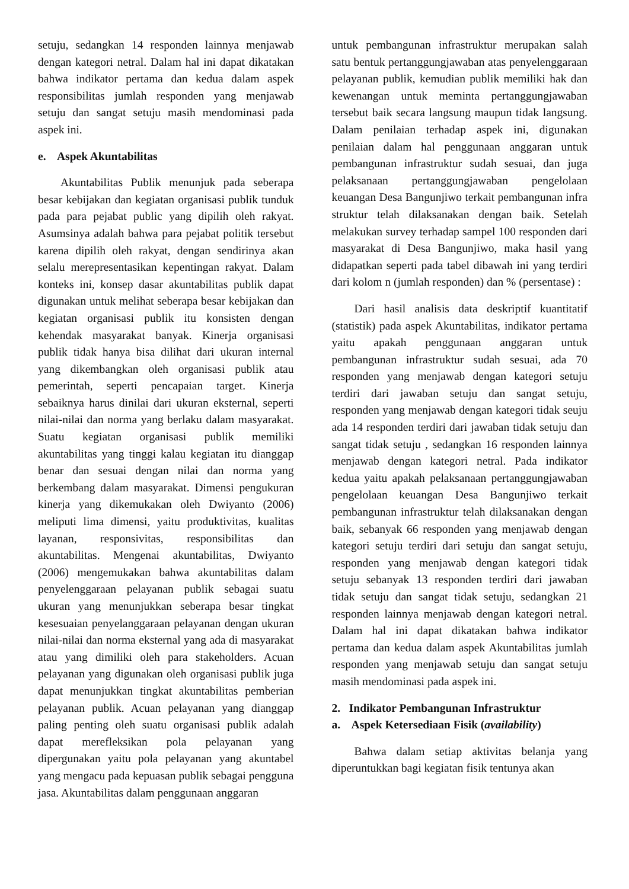setuju, sedangkan 14 responden lainnya menjawab dengan kategori netral. Dalam hal ini dapat dikatakan bahwa indikator pertama dan kedua dalam aspek responsibilitas jumlah responden yang menjawab setuju dan sangat setuju masih mendominasi pada aspek ini.
e. Aspek Akuntabilitas
Akuntabilitas Publik menunjuk pada seberapa besar kebijakan dan kegiatan organisasi publik tunduk pada para pejabat public yang dipilih oleh rakyat. Asumsinya adalah bahwa para pejabat politik tersebut karena dipilih oleh rakyat, dengan sendirinya akan selalu merepresentasikan kepentingan rakyat. Dalam konteks ini, konsep dasar akuntabilitas publik dapat digunakan untuk melihat seberapa besar kebijakan dan kegiatan organisasi publik itu konsisten dengan kehendak masyarakat banyak. Kinerja organisasi publik tidak hanya bisa dilihat dari ukuran internal yang dikembangkan oleh organisasi publik atau pemerintah, seperti pencapaian target. Kinerja sebaiknya harus dinilai dari ukuran eksternal, seperti nilai-nilai dan norma yang berlaku dalam masyarakat. Suatu kegiatan organisasi publik memiliki akuntabilitas yang tinggi kalau kegiatan itu dianggap benar dan sesuai dengan nilai dan norma yang berkembang dalam masyarakat. Dimensi pengukuran kinerja yang dikemukakan oleh Dwiyanto (2006) meliputi lima dimensi, yaitu produktivitas, kualitas layanan, responsivitas, responsibilitas dan akuntabilitas. Mengenai akuntabilitas, Dwiyanto (2006) mengemukakan bahwa akuntabilitas dalam penyelenggaraan pelayanan publik sebagai suatu ukuran yang menunjukkan seberapa besar tingkat kesesuaian penyelanggaraan pelayanan dengan ukuran nilai-nilai dan norma eksternal yang ada di masyarakat atau yang dimiliki oleh para stakeholders. Acuan pelayanan yang digunakan oleh organisasi publik juga dapat menunjukkan tingkat akuntabilitas pemberian pelayanan publik. Acuan pelayanan yang dianggap paling penting oleh suatu organisasi publik adalah dapat merefleksikan pola pelayanan yang dipergunakan yaitu pola pelayanan yang akuntabel yang mengacu pada kepuasan publik sebagai pengguna jasa. Akuntabilitas dalam penggunaan anggaran
untuk pembangunan infrastruktur merupakan salah satu bentuk pertanggungjawaban atas penyelenggaraan pelayanan publik, kemudian publik memiliki hak dan kewenangan untuk meminta pertanggungjawaban tersebut baik secara langsung maupun tidak langsung. Dalam penilaian terhadap aspek ini, digunakan penilaian dalam hal penggunaan anggaran untuk pembangunan infrastruktur sudah sesuai, dan juga pelaksanaan pertanggungjawaban pengelolaan keuangan Desa Bangunjiwo terkait pembangunan infra struktur telah dilaksanakan dengan baik. Setelah melakukan survey terhadap sampel 100 responden dari masyarakat di Desa Bangunjiwo, maka hasil yang didapatkan seperti pada tabel dibawah ini yang terdiri dari kolom n (jumlah responden) dan % (persentase) :
Dari hasil analisis data deskriptif kuantitatif (statistik) pada aspek Akuntabilitas, indikator pertama yaitu apakah penggunaan anggaran untuk pembangunan infrastruktur sudah sesuai, ada 70 responden yang menjawab dengan kategori setuju terdiri dari jawaban setuju dan sangat setuju, responden yang menjawab dengan kategori tidak seuju ada 14 responden terdiri dari jawaban tidak setuju dan sangat tidak setuju , sedangkan 16 responden lainnya menjawab dengan kategori netral. Pada indikator kedua yaitu apakah pelaksanaan pertanggungjawaban pengelolaan keuangan Desa Bangunjiwo terkait pembangunan infrastruktur telah dilaksanakan dengan baik, sebanyak 66 responden yang menjawab dengan kategori setuju terdiri dari setuju dan sangat setuju, responden yang menjawab dengan kategori tidak setuju sebanyak 13 responden terdiri dari jawaban tidak setuju dan sangat tidak setuju, sedangkan 21 responden lainnya menjawab dengan kategori netral. Dalam hal ini dapat dikatakan bahwa indikator pertama dan kedua dalam aspek Akuntabilitas jumlah responden yang menjawab setuju dan sangat setuju masih mendominasi pada aspek ini.
2. Indikator Pembangunan Infrastruktur
a. Aspek Ketersediaan Fisik (availability)
Bahwa dalam setiap aktivitas belanja yang diperuntukkan bagi kegiatan fisik tentunya akan